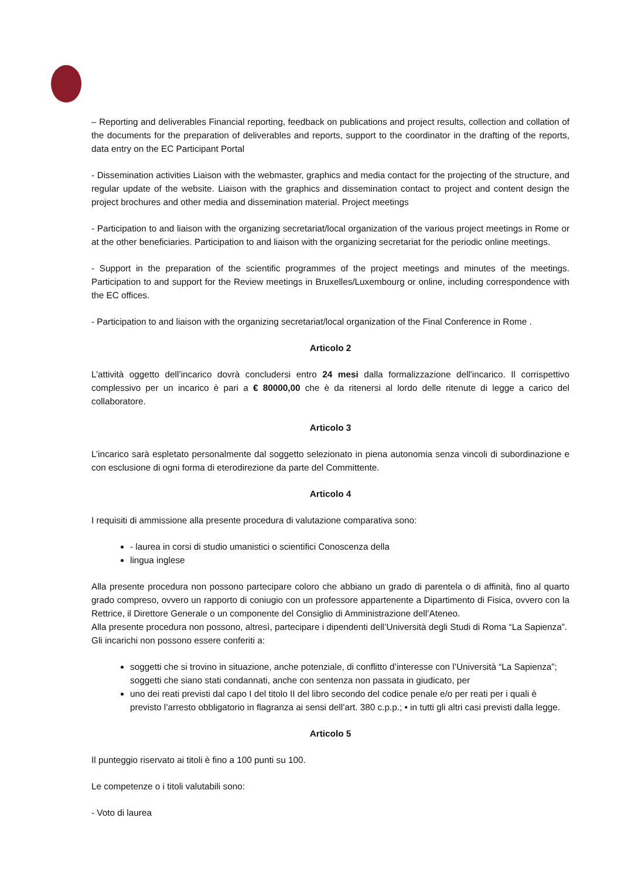– Reporting and deliverables Financial reporting, feedback on publications and project results, collection and collation of the documents for the preparation of deliverables and reports, support to the coordinator in the drafting of the reports, data entry on the EC Participant Portal
- Dissemination activities Liaison with the webmaster, graphics and media contact for the projecting of the structure, and regular update of the website. Liaison with the graphics and dissemination contact to project and content design the project brochures and other media and dissemination material. Project meetings
- Participation to and liaison with the organizing secretariat/local organization of the various project meetings in Rome or at the other beneficiaries. Participation to and liaison with the organizing secretariat for the periodic online meetings.
- Support in the preparation of the scientific programmes of the project meetings and minutes of the meetings. Participation to and support for the Review meetings in Bruxelles/Luxembourg or online, including correspondence with the EC offices.
- Participation to and liaison with the organizing secretariat/local organization of the Final Conference in Rome .
Articolo 2
L’attività oggetto dell’incarico dovrà concludersi entro 24 mesi dalla formalizzazione dell'incarico. Il corrispettivo complessivo per un incarico è pari a € 80000,00 che è da ritenersi al lordo delle ritenute di legge a carico del collaboratore.
Articolo 3
L’incarico sarà espletato personalmente dal soggetto selezionato in piena autonomia senza vincoli di subordinazione e con esclusione di ogni forma di eterodirezione da parte del Committente.
Articolo 4
I requisiti di ammissione alla presente procedura di valutazione comparativa sono:
- laurea in corsi di studio umanistici o scientifici Conoscenza della
lingua inglese
Alla presente procedura non possono partecipare coloro che abbiano un grado di parentela o di affinità, fino al quarto grado compreso, ovvero un rapporto di coniugio con un professore appartenente a Dipartimento di Fisica, ovvero con la Rettrice, il Direttore Generale o un componente del Consiglio di Amministrazione dell’Ateneo.
Alla presente procedura non possono, altresì, partecipare i dipendenti dell’Università degli Studi di Roma “La Sapienza”.
Gli incarichi non possono essere conferiti a:
soggetti che si trovino in situazione, anche potenziale, di conflitto d’interesse con l’Università “La Sapienza”; soggetti che siano stati condannati, anche con sentenza non passata in giudicato, per
uno dei reati previsti dal capo I del titolo II del libro secondo del codice penale e/o per reati per i quali è previsto l’arresto obbligatorio in flagranza ai sensi dell’art. 380 c.p.p.; • in tutti gli altri casi previsti dalla legge.
Articolo 5
Il punteggio riservato ai titoli è fino a 100 punti su 100.
Le competenze o i titoli valutabili sono:
- Voto di laurea